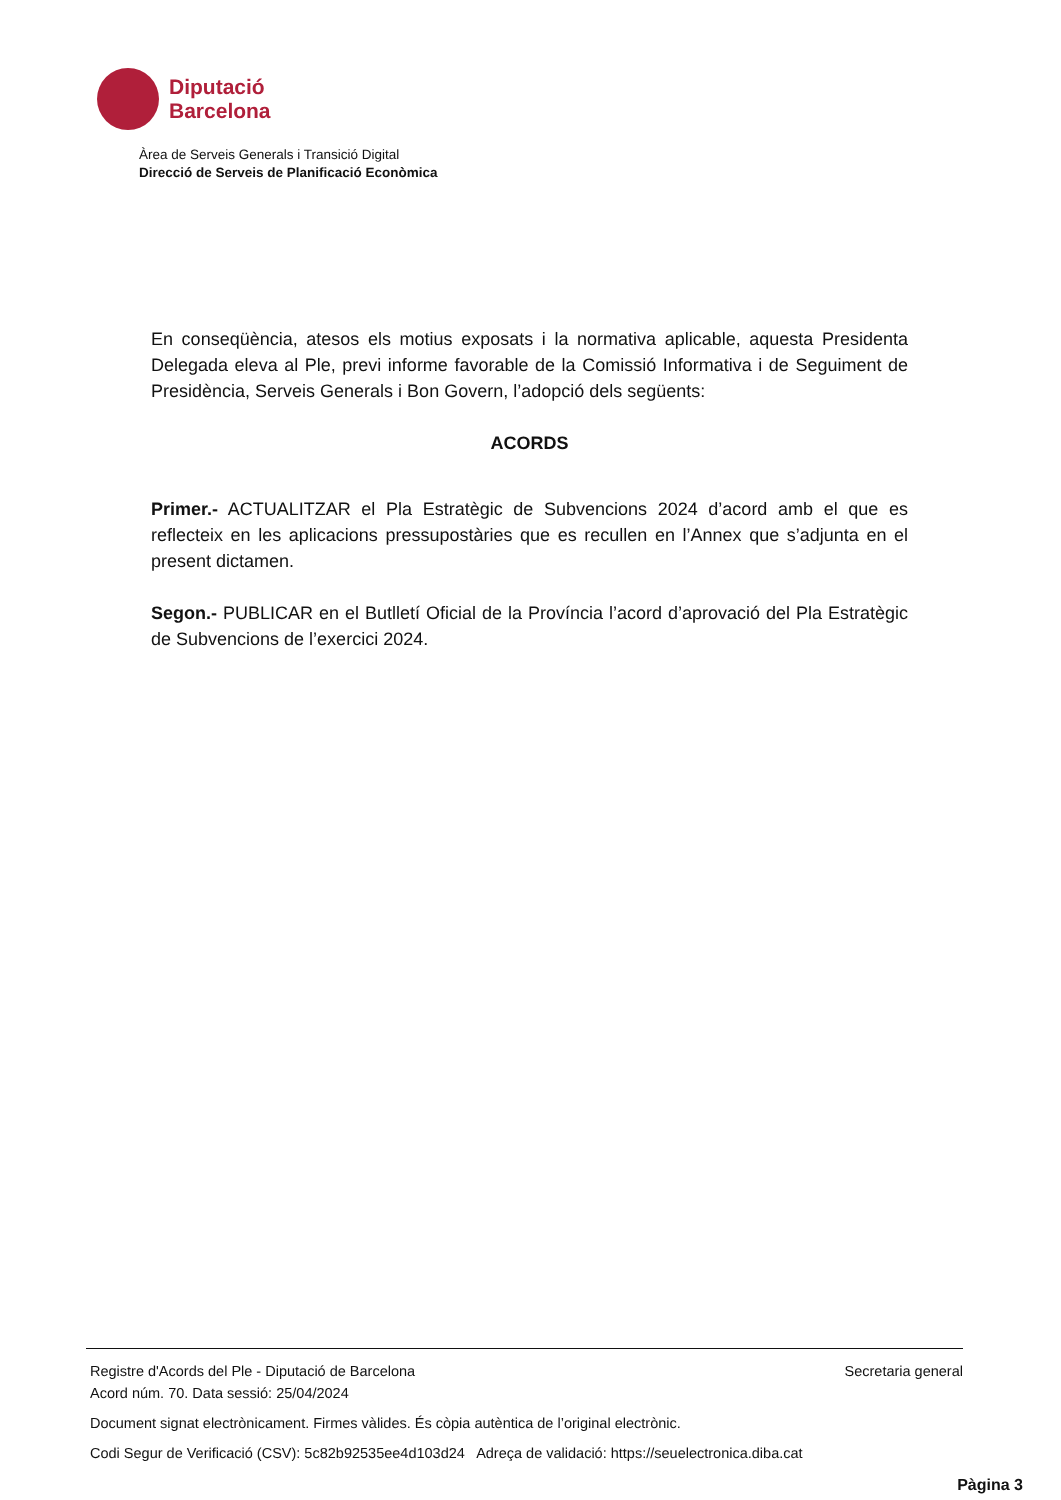Diputació
Barcelona
Àrea de Serveis Generals i Transició Digital
Direcció de Serveis de Planificació Econòmica
En conseqüència, atesos els motius exposats i la normativa aplicable, aquesta Presidenta Delegada eleva al Ple, previ informe favorable de la Comissió Informativa i de Seguiment de Presidència, Serveis Generals i Bon Govern, l’adopció dels següents:
ACORDS
Primer.- ACTUALITZAR el Pla Estratègic de Subvencions 2024 d’acord amb el que es reflecteix en les aplicacions pressupostàries que es recullen en l’Annex que s’adjunta en el present dictamen.
Segon.- PUBLICAR en el Butlletí Oficial de la Província l’acord d’aprovació del Pla Estratègic de Subvencions de l’exercici 2024.
Registre d'Acords del Ple - Diputació de Barcelona Secretaria general
Acord núm. 70. Data sessió: 25/04/2024
Document signat electrònicament. Firmes vàlides. És còpia autèntica de l’original electrònic.
Codi Segur de Verificació (CSV): 5c82b92535ee4d103d24 Adreça de validació: https://seuelectronica.diba.cat
Pàgina 3